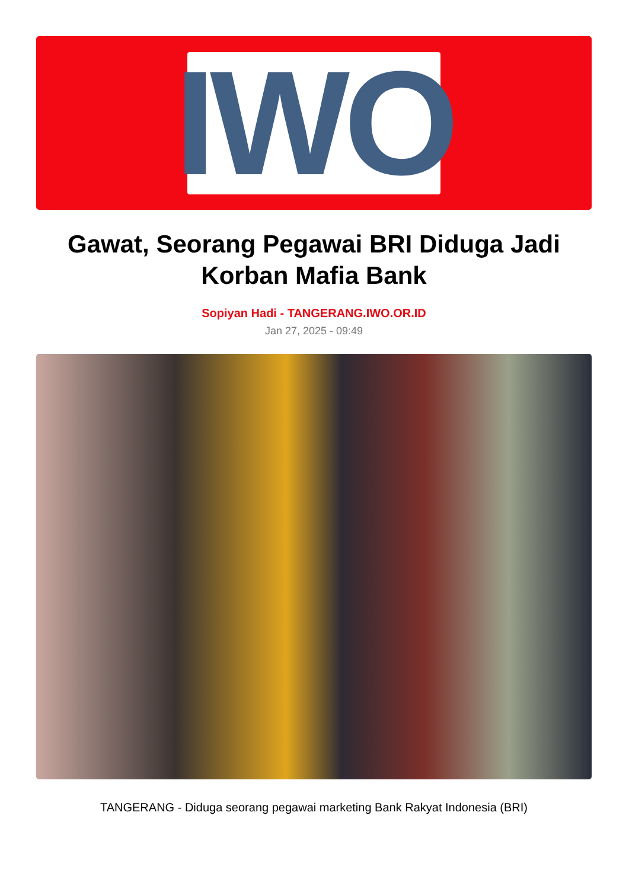IWO
Gawat, Seorang Pegawai BRI Diduga Jadi Korban Mafia Bank
Sopiyan Hadi - TANGERANG.IWO.OR.ID
Jan 27, 2025 - 09:49
TANGERANG - Diduga seorang pegawai marketing Bank Rakyat Indonesia (BRI)